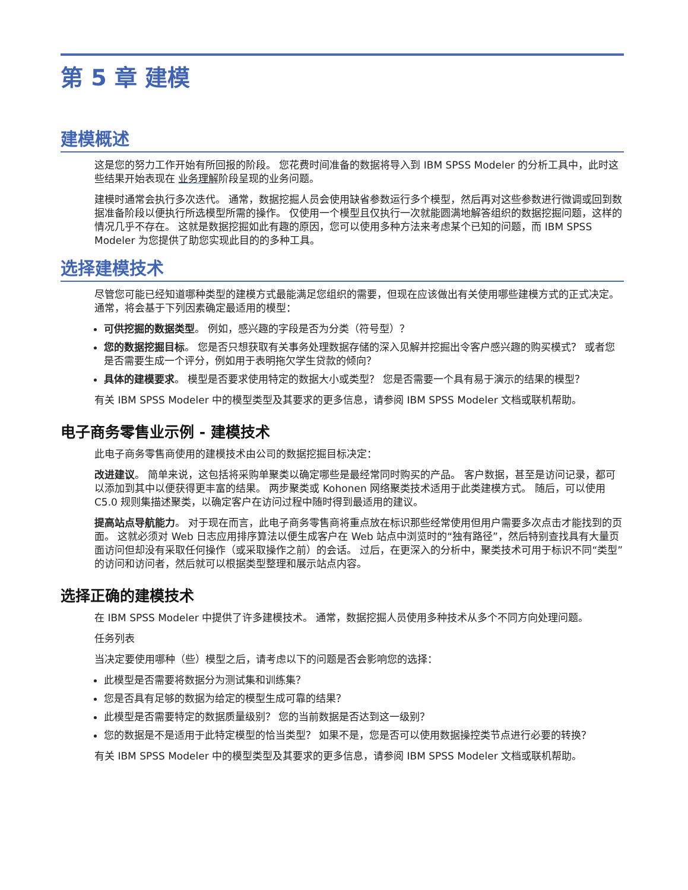第 5 章 建模
建模概述
这是您的努力工作开始有所回报的阶段。 您花费时间准备的数据将导入到 IBM SPSS Modeler 的分析工具中，此时这些结果开始表现在 业务理解阶段呈现的业务问题。
建模时通常会执行多次迭代。 通常，数据挖掘人员会使用缺省参数运行多个模型，然后再对这些参数进行微调或回到数据准备阶段以便执行所选模型所需的操作。 仅使用一个模型且仅执行一次就能圆满地解答组织的数据挖掘问题，这样的情况几乎不存在。 这就是数据挖掘如此有趣的原因，您可以使用多种方法来考虑某个已知的问题，而 IBM SPSS Modeler 为您提供了助您实现此目的的多种工具。
选择建模技术
尽管您可能已经知道哪种类型的建模方式最能满足您组织的需要，但现在应该做出有关使用哪些建模方式的正式决定。 通常，将会基于下列因素确定最适用的模型：
可供挖掘的数据类型。 例如，感兴趣的字段是否为分类（符号型）？
您的数据挖掘目标。 您是否只想获取有关事务处理数据存储的深入见解并挖掘出令客户感兴趣的购买模式？ 或者您是否需要生成一个评分，例如用于表明拖欠学生贷款的倾向？
具体的建模要求。 模型是否要求使用特定的数据大小或类型？ 您是否需要一个具有易于演示的结果的模型？
有关 IBM SPSS Modeler 中的模型类型及其要求的更多信息，请参阅 IBM SPSS Modeler 文档或联机帮助。
电子商务零售业示例 - 建模技术
此电子商务零售商使用的建模技术由公司的数据挖掘目标决定：
改进建议。 简单来说，这包括将采购单聚类以确定哪些是最经常同时购买的产品。 客户数据，甚至是访问记录，都可以添加到其中以便获得更丰富的结果。 两步聚类或 Kohonen 网络聚类技术适用于此类建模方式。 随后，可以使用 C5.0 规则集描述聚类，以确定客户在访问过程中随时得到最适用的建议。
提高站点导航能力。 对于现在而言，此电子商务零售商将重点放在标识那些经常使用但用户需要多次点击才能找到的页面。 这就必须对 Web 日志应用排序算法以便生成客户在 Web 站点中浏览时的“独有路径”，然后特别查找具有大量页面访问但却没有采取任何操作（或采取操作之前）的会话。 过后，在更深入的分析中，聚类技术可用于标识不同“类型”的访问和访问者，然后就可以根据类型整理和展示站点内容。
选择正确的建模技术
在 IBM SPSS Modeler 中提供了许多建模技术。 通常，数据挖掘人员使用多种技术从多个不同方向处理问题。
任务列表
当决定要使用哪种（些）模型之后，请考虑以下的问题是否会影响您的选择：
此模型是否需要将数据分为测试集和训练集？
您是否具有足够的数据为给定的模型生成可靠的结果？
此模型是否需要特定的数据质量级别？ 您的当前数据是否达到这一级别？
您的数据是不是适用于此特定模型的恰当类型？ 如果不是，您是否可以使用数据操控类节点进行必要的转换？
有关 IBM SPSS Modeler 中的模型类型及其要求的更多信息，请参阅 IBM SPSS Modeler 文档或联机帮助。